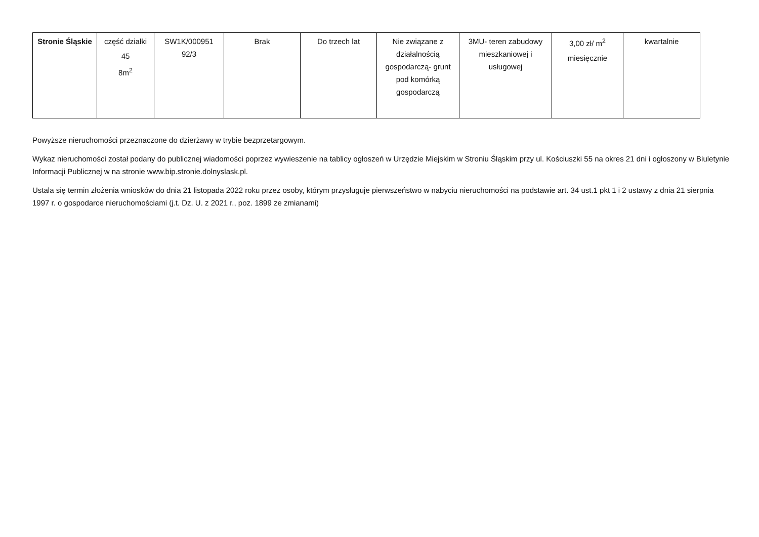| Stronie Śląskie | część działki 45 8m<sup>2</sup> | SW1K/000951 92/3 | Brak | Do trzech lat | Nie związane z działalnością gospodarczą- grunt pod komórką gospodarczą | 3MU- teren zabudowy mieszkaniowej i usługowej | 3,00 zł/ m<sup>2</sup> miesięcznie | kwartalnie |
Powyższe nieruchomości przeznaczone do dzierżawy w trybie bezprzetargowym.
Wykaz nieruchomości został podany do publicznej wiadomości poprzez wywieszenie na tablicy ogłoszeń w Urzędzie Miejskim w Stroniu Śląskim przy ul. Kościuszki 55 na okres 21 dni i ogłoszony w Biuletynie Informacji Publicznej w na stronie www.bip.stronie.dolnyslask.pl.
Ustala się termin złożenia wniosków do dnia 21 listopada 2022 roku przez osoby, którym przysługuje pierwszeństwo w nabyciu nieruchomości na podstawie art. 34 ust.1 pkt 1 i 2 ustawy z dnia 21 sierpnia 1997 r. o gospodarce nieruchomościami (j.t. Dz. U. z 2021 r., poz. 1899 ze zmianami)